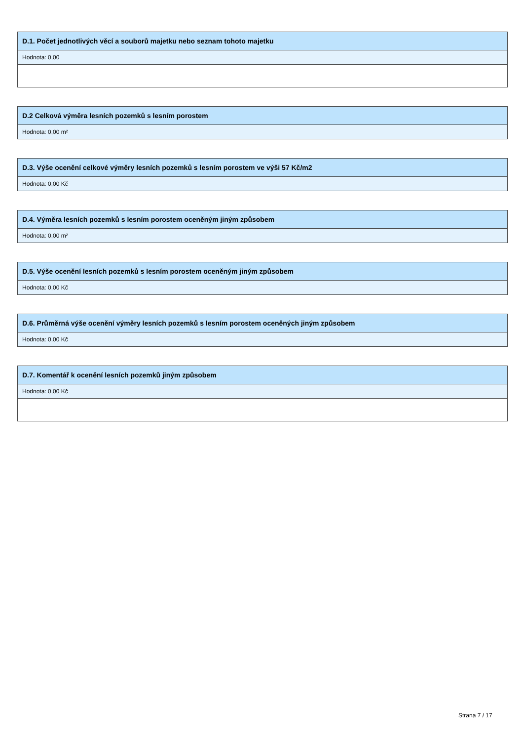D.1. Počet jednotlivých věcí a souborů majetku nebo seznam tohoto majetku
Hodnota: 0,00
D.2 Celková výměra lesních pozemků s lesním porostem
Hodnota: 0,00 m²
D.3. Výše ocenění celkové výměry lesních pozemků s lesním porostem ve výši 57 Kč/m2
Hodnota: 0,00 Kč
D.4. Výměra lesních pozemků s lesním porostem oceněným jiným způsobem
Hodnota: 0,00 m²
D.5. Výše ocenění lesních pozemků s lesním porostem oceněným jiným způsobem
Hodnota: 0,00 Kč
D.6. Průměrná výše ocenění výměry lesních pozemků s lesním porostem oceněných jiným způsobem
Hodnota: 0,00 Kč
D.7. Komentář k ocenění lesních pozemků jiným způsobem
Hodnota: 0,00 Kč
Strana 7 / 17